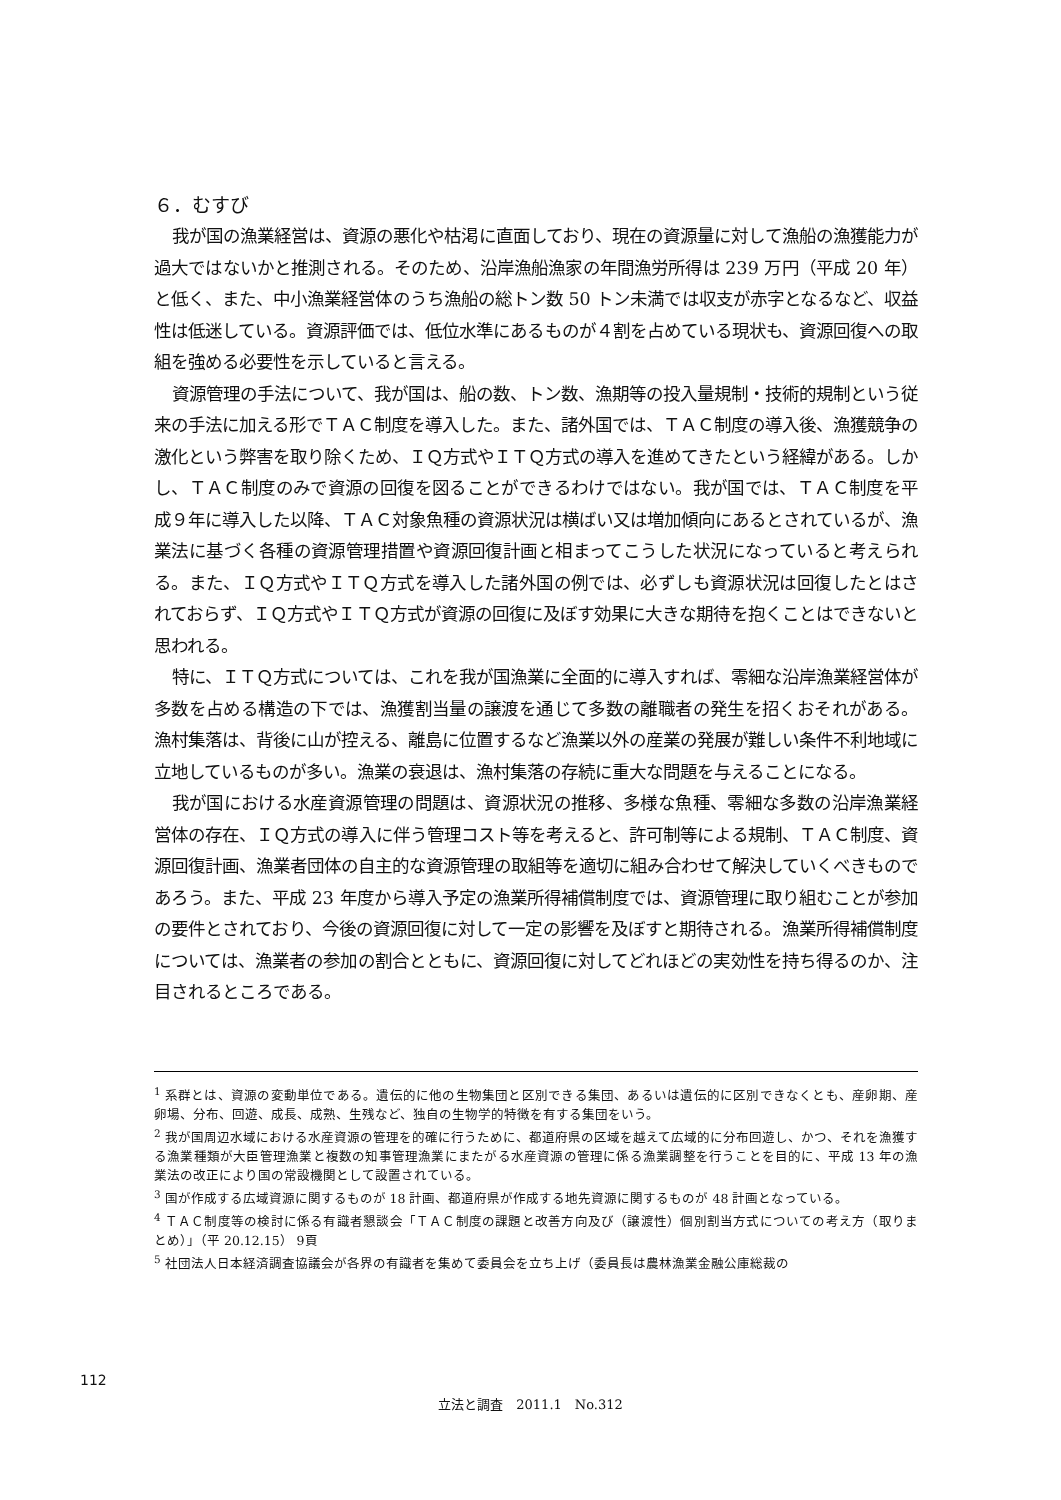６．むすび
我が国の漁業経営は、資源の悪化や枯渇に直面しており、現在の資源量に対して漁船の漁獲能力が過大ではないかと推測される。そのため、沿岸漁船漁家の年間漁労所得は 239 万円（平成 20 年）と低く、また、中小漁業経営体のうち漁船の総トン数 50 トン未満では収支が赤字となるなど、収益性は低迷している。資源評価では、低位水準にあるものが４割を占めている現状も、資源回復への取組を強める必要性を示していると言える。
資源管理の手法について、我が国は、船の数、トン数、漁期等の投入量規制・技術的規制という従来の手法に加える形でＴＡＣ制度を導入した。また、諸外国では、ＴＡＣ制度の導入後、漁獲競争の激化という弊害を取り除くため、ＩＱ方式やＩＴＱ方式の導入を進めてきたという経緯がある。しかし、ＴＡＣ制度のみで資源の回復を図ることができるわけではない。我が国では、ＴＡＣ制度を平成９年に導入した以降、ＴＡＣ対象魚種の資源状況は横ばい又は増加傾向にあるとされているが、漁業法に基づく各種の資源管理措置や資源回復計画と相まってこうした状況になっていると考えられる。また、ＩＱ方式やＩＴＱ方式を導入した諸外国の例では、必ずしも資源状況は回復したとはされておらず、ＩＱ方式やＩＴＱ方式が資源の回復に及ぼす効果に大きな期待を抱くことはできないと思われる。
特に、ＩＴＱ方式については、これを我が国漁業に全面的に導入すれば、零細な沿岸漁業経営体が多数を占める構造の下では、漁獲割当量の譲渡を通じて多数の離職者の発生を招くおそれがある。漁村集落は、背後に山が控える、離島に位置するなど漁業以外の産業の発展が難しい条件不利地域に立地しているものが多い。漁業の衰退は、漁村集落の存続に重大な問題を与えることになる。
我が国における水産資源管理の問題は、資源状況の推移、多様な魚種、零細な多数の沿岸漁業経営体の存在、ＩＱ方式の導入に伴う管理コスト等を考えると、許可制等による規制、ＴＡＣ制度、資源回復計画、漁業者団体の自主的な資源管理の取組等を適切に組み合わせて解決していくべきものであろう。また、平成 23 年度から導入予定の漁業所得補償制度では、資源管理に取り組むことが参加の要件とされており、今後の資源回復に対して一定の影響を及ぼすと期待される。漁業所得補償制度については、漁業者の参加の割合とともに、資源回復に対してどれほどの実効性を持ち得るのか、注目されるところである。
<sup>1</sup> 系群とは、資源の変動単位である。遺伝的に他の生物集団と区別できる集団、あるいは遺伝的に区別できなくとも、産卵期、産卵場、分布、回遊、成長、成熟、生残など、独自の生物学的特徴を有する集団をいう。
<sup>2</sup> 我が国周辺水域における水産資源の管理を的確に行うために、都道府県の区域を越えて広域的に分布回遊し、かつ、それを漁獲する漁業種類が大臣管理漁業と複数の知事管理漁業にまたがる水産資源の管理に係る漁業調整を行うことを目的に、平成 13 年の漁業法の改正により国の常設機関として設置されている。
<sup>3</sup> 国が作成する広域資源に関するものが 18 計画、都道府県が作成する地先資源に関するものが 48 計画となっている。
<sup>4</sup> ＴＡＣ制度等の検討に係る有識者懇談会「ＴＡＣ制度の課題と改善方向及び（譲渡性）個別割当方式についての考え方（取りまとめ）」（平 20.12.15） 9頁
<sup>5</sup> 社団法人日本経済調査協議会が各界の有識者を集めて委員会を立ち上げ（委員長は農林漁業金融公庫総裁の
112
立法と調査　2011.1　No.312